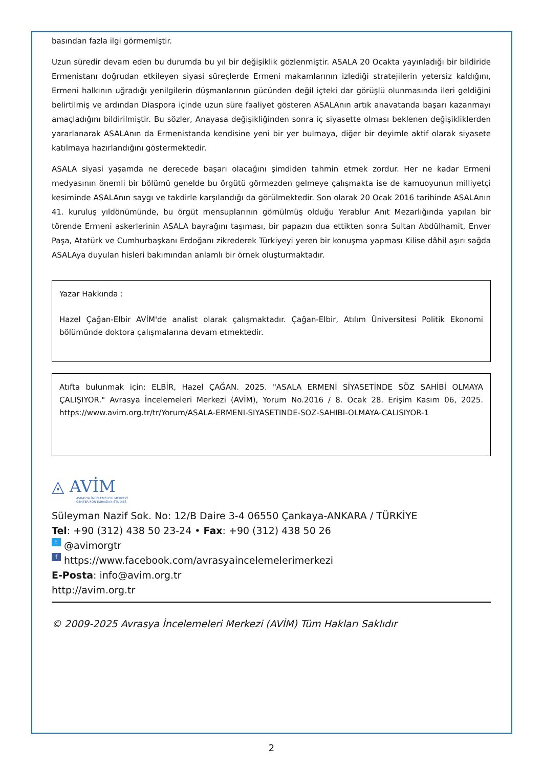basından fazla ilgi görmemiştir.
Uzun süredir devam eden bu durumda bu yıl bir değişiklik gözlenmiştir. ASALA 20 Ocakta yayınladığı bir bildiride Ermenistanı doğrudan etkileyen siyasi süreçlerde Ermeni makamlarının izlediği stratejilerin yetersiz kaldığını, Ermeni halkının uğradığı yenilgilerin düşmanlarının gücünden değil içteki dar görüşlü olunmasında ileri geldiğini belirtilmiş ve ardından Diaspora içinde uzun süre faaliyet gösteren ASALAnın artık anavatanda başarı kazanmayı amaçladığını bildirilmiştir. Bu sözler, Anayasa değişikliğinden sonra iç siyasette olması beklenen değişikliklerden yararlanarak ASALAnın da Ermenistanda kendisine yeni bir yer bulmaya, diğer bir deyimle aktif olarak siyasete katılmaya hazırlandığını göstermektedir.
ASALA siyasi yaşamda ne derecede başarı olacağını şimdiden tahmin etmek zordur. Her ne kadar Ermeni medyasının önemli bir bölümü genelde bu örgütü görmezden gelmeye çalışmakta ise de kamuoyunun milliyetçi kesiminde ASALAnın saygı ve takdirle karşılandığı da görülmektedir. Son olarak 20 Ocak 2016 tarihinde ASALAnın 41. kuruluş yıldönümünde, bu örgüt mensuplarının gömülmüş olduğu Yerablur Anıt Mezarlığında yapılan bir törende Ermeni askerlerinin ASALA bayrağını taşıması, bir papazın dua ettikten sonra Sultan Abdülhamit, Enver Paşa, Atatürk ve Cumhurbaşkanı Erdoğanı zikrederek Türkiyeyi yeren bir konuşma yapması Kilise dâhil aşırı sağda ASALAya duyulan hisleri bakımından anlamlı bir örnek oluşturmaktadır.
Yazar Hakkında :
Hazel Çağan-Elbir AVİM'de analist olarak çalışmaktadır. Çağan-Elbir, Atılım Üniversitesi Politik Ekonomi bölümünde doktora çalışmalarına devam etmektedir.
Atıfta bulunmak için: ELBİR, Hazel ÇAĞAN. 2025. "ASALA ERMENİ SİYASETİNDE SÖZ SAHİBİ OLMAYA ÇALIŞIYOR." Avrasya İncelemeleri Merkezi (AVİM), Yorum No.2016 / 8. Ocak 28. Erişim Kasım 06, 2025. https://www.avim.org.tr/tr/Yorum/ASALA-ERMENI-SIYASETINDE-SOZ-SAHIBI-OLMAYA-CALISIYOR-1
◬ AVİM
AVRASYA İNCELEMELERİ MERKEZİ
CENTER FOR EURASIAN STUDIES
Süleyman Nazif Sok. No: 12/B Daire 3-4 06550 Çankaya-ANKARA / TÜRKİYE
Tel: +90 (312) 438 50 23-24 • Fax: +90 (312) 438 50 26
t @avimorgtr
f https://www.facebook.com/avrasyaincelemelerimerkezi
E-Posta: info@avim.org.tr
http://avim.org.tr
© 2009-2025 Avrasya İncelemeleri Merkezi (AVİM) Tüm Hakları Saklıdır
2